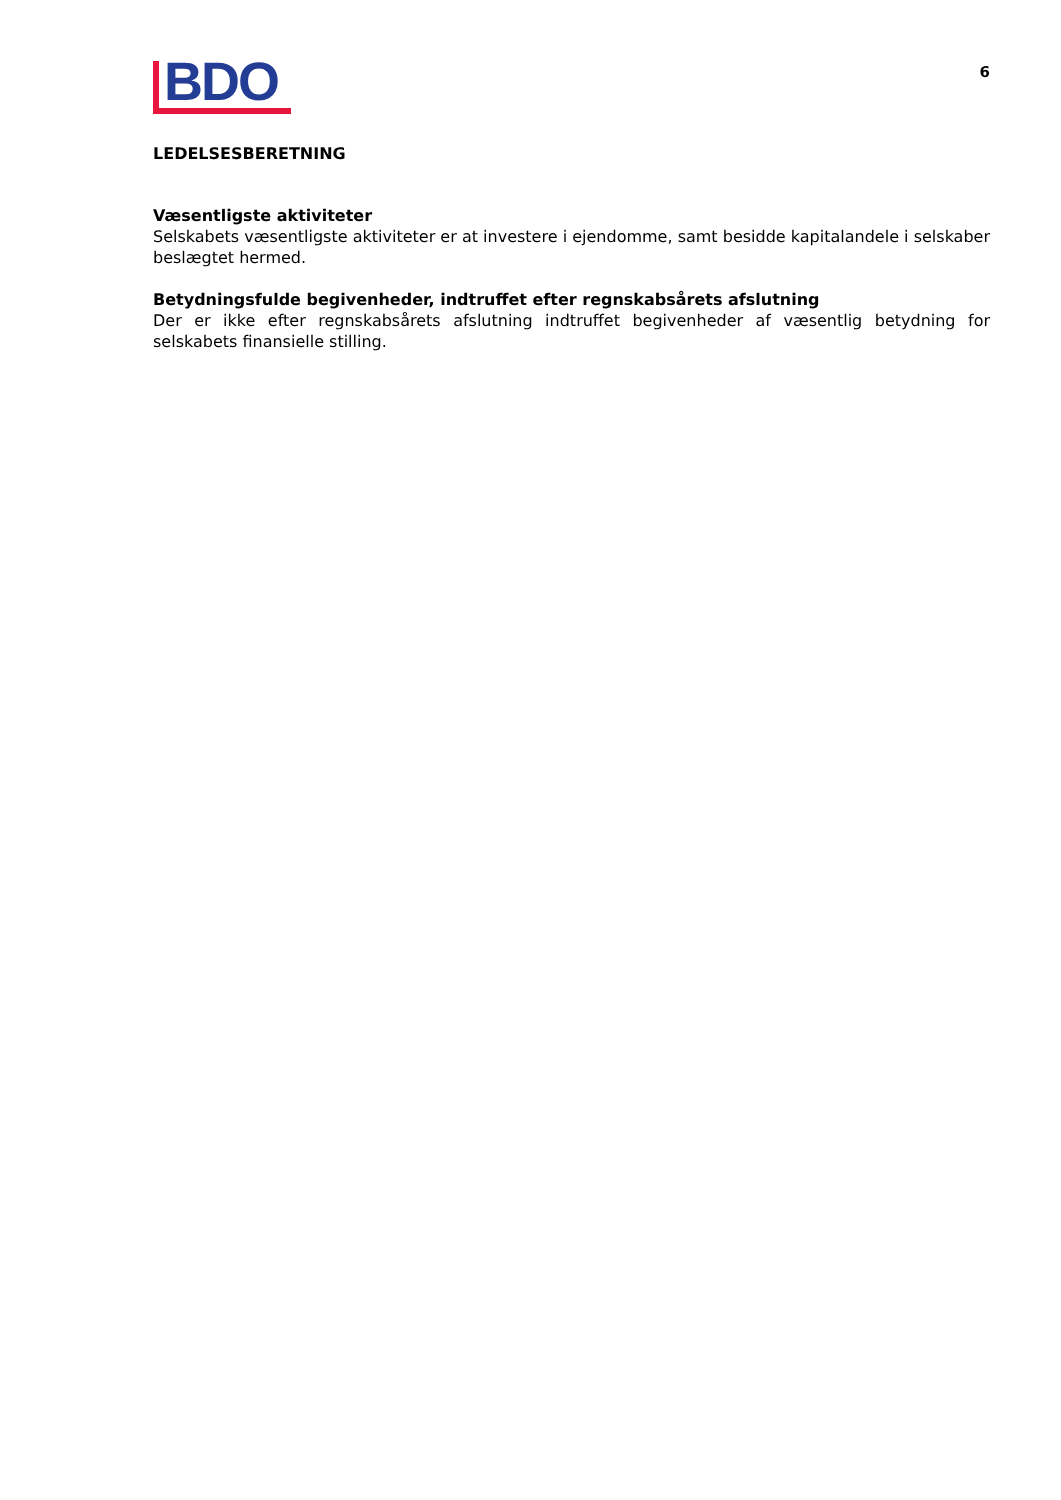BDO
6
LEDELSESBERETNING
Væsentligste aktiviteter
Selskabets væsentligste aktiviteter er at investere i ejendomme, samt besidde kapitalandele i selskaber beslægtet hermed.
Betydningsfulde begivenheder, indtruffet efter regnskabsårets afslutning
Der er ikke efter regnskabsårets afslutning indtruffet begivenheder af væsentlig betydning for selskabets finansielle stilling.